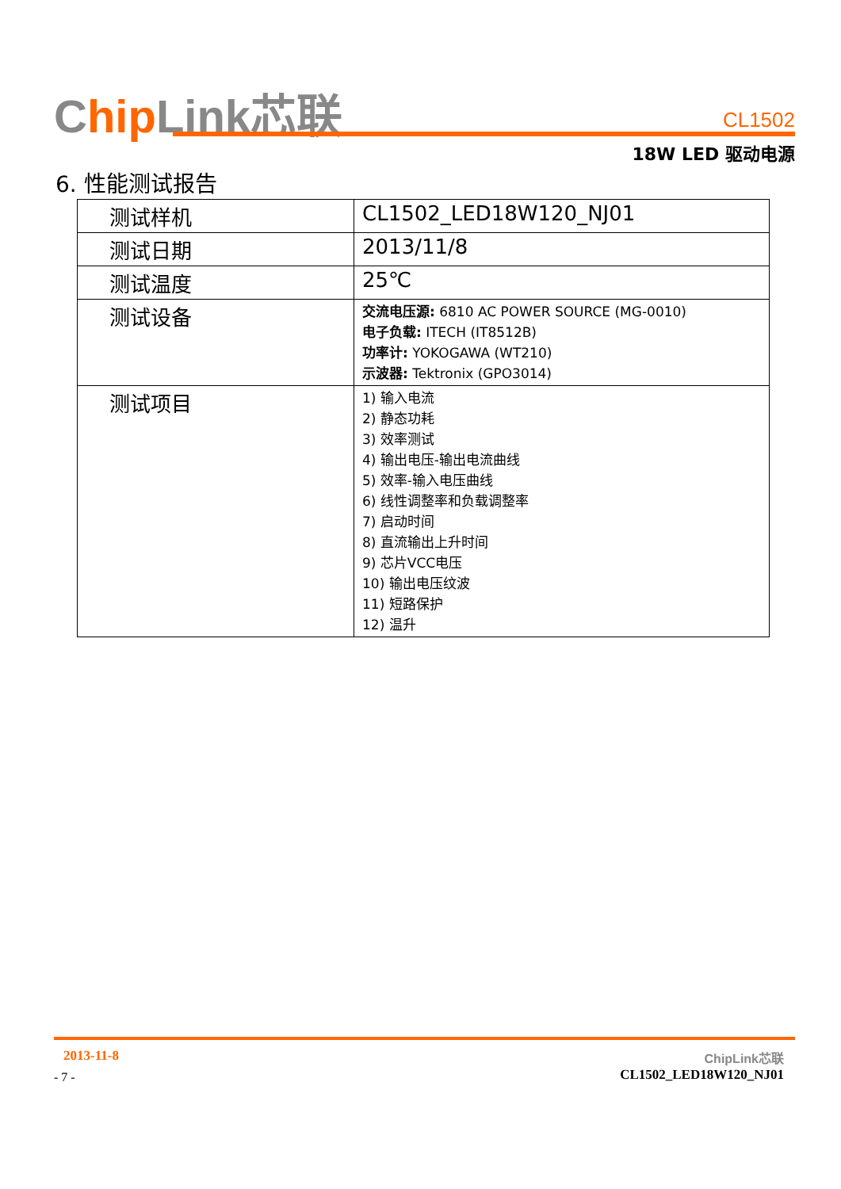Chip Link芯联 CL1502
18W LED 驱动电源
6. 性能测试报告
| 测试样机 | CL1502_LED18W120_NJ01 |
| 测试日期 | 2013/11/8 |
| 测试温度 | 25℃ |
| 测试设备 | 交流电压源: 6810 AC POWER SOURCE (MG-0010) 电子负载: ITECH (IT8512B) 功率计: YOKOGAWA (WT210) 示波器: Tektronix (GPO3014) |
| 测试项目 | 1) 输入电流 2) 静态功耗 3) 效率测试 4) 输出电压-输出电流曲线 5) 效率-输入电压曲线 6) 线性调整率和负载调整率 7) 启动时间 8) 直流输出上升时间 9) 芯片VCC电压 10) 输出电压纹波 11) 短路保护 12) 温升 |
2013-11-8
- 7 -
ChipLink芯联
CL1502_LED18W120_NJ01